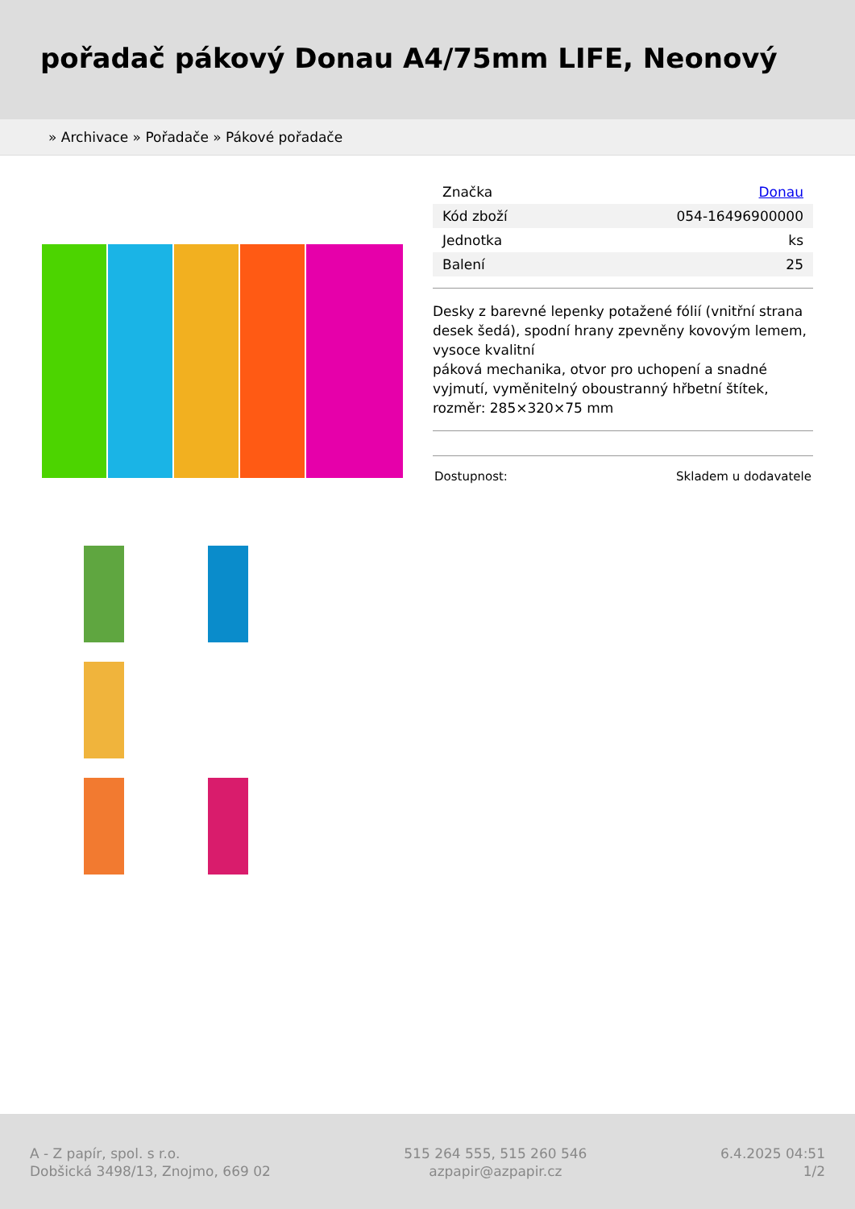pořadač pákový Donau A4/75mm LIFE, Neonový
» Archivace » Pořadače » Pákové pořadače
| Značka | Donau |
| Kód zboží | 054-16496900000 |
| Jednotka | ks |
| Balení | 25 |
Desky z barevné lepenky potažené fólií (vnitřní strana desek šedá), spodní hrany zpevněny kovovým lemem, vysoce kvalitní
páková mechanika, otvor pro uchopení a snadné vyjmutí, vyměnitelný oboustranný hřbetní štítek, rozměr: 285×320×75 mm
Dostupnost: Skladem u dodavatele
A - Z papír, spol. s r.o.
Dobšická 3498/13, Znojmo, 669 02
515 264 555, 515 260 546
azpapir@azpapir.cz
6.4.2025 04:51
1/2